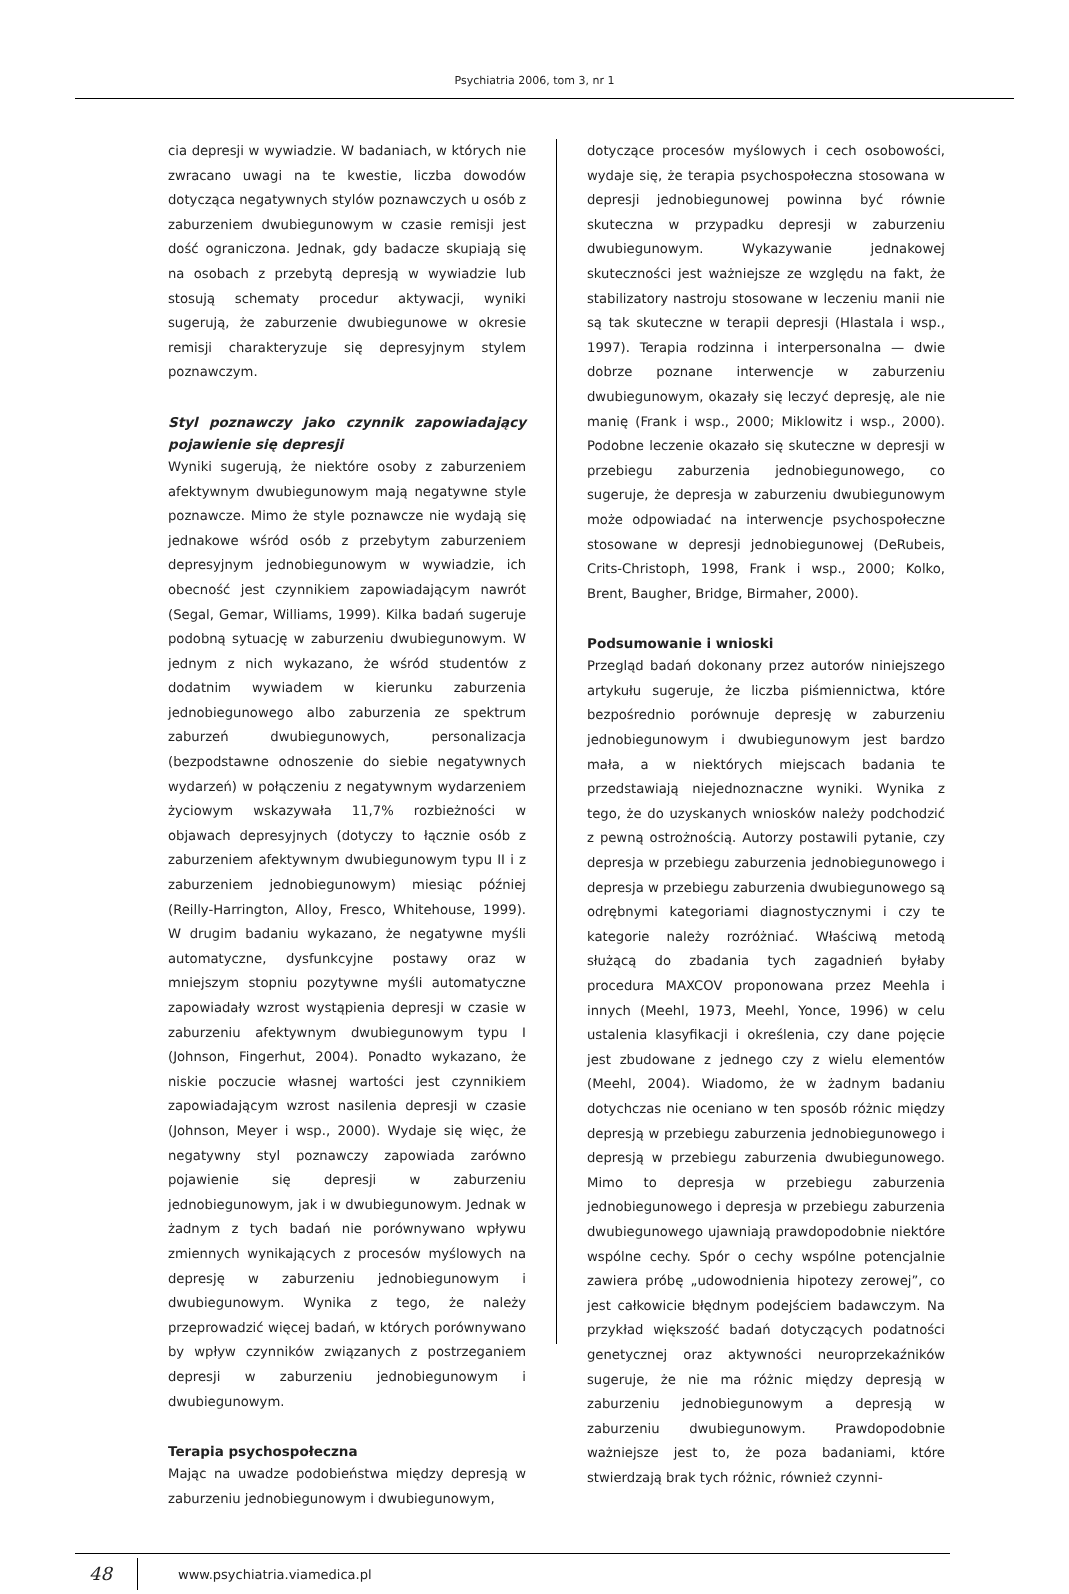Psychiatria 2006, tom 3, nr 1
cia depresji w wywiadzie. W badaniach, w których nie zwracano uwagi na te kwestie, liczba dowodów dotycząca negatywnych stylów poznawczych u osób z zaburzeniem dwubiegunowym w czasie remisji jest dość ograniczona. Jednak, gdy badacze skupiają się na osobach z przebytą depresją w wywiadzie lub stosują schematy procedur aktywacji, wyniki sugerują, że zaburzenie dwubiegunowe w okresie remisji charakteryzuje się depresyjnym stylem poznawczym.
Styl poznawczy jako czynnik zapowiadający pojawienie się depresji
Wyniki sugerują, że niektóre osoby z zaburzeniem afektywnym dwubiegunowym mają negatywne style poznawcze. Mimo że style poznawcze nie wydają się jednakowe wśród osób z przebytym zaburzeniem depresyjnym jednobiegunowym w wywiadzie, ich obecność jest czynnikiem zapowiadającym nawrót (Segal, Gemar, Williams, 1999). Kilka badań sugeruje podobną sytuację w zaburzeniu dwubiegunowym. W jednym z nich wykazano, że wśród studentów z dodatnim wywiadem w kierunku zaburzenia jednobiegunowego albo zaburzenia ze spektrum zaburzeń dwubiegunowych, personalizacja (bezpodstawne odnoszenie do siebie negatywnych wydarzeń) w połączeniu z negatywnym wydarzeniem życiowym wskazywała 11,7% rozbieżności w objawach depresyjnych (dotyczy to łącznie osób z zaburzeniem afektywnym dwubiegunowym typu II i z zaburzeniem jednobiegunowym) miesiąc później (Reilly-Harrington, Alloy, Fresco, Whitehouse, 1999). W drugim badaniu wykazano, że negatywne myśli automatyczne, dysfunkcyjne postawy oraz w mniejszym stopniu pozytywne myśli automatyczne zapowiadały wzrost wystąpienia depresji w czasie w zaburzeniu afektywnym dwubiegunowym typu I (Johnson, Fingerhut, 2004). Ponadto wykazano, że niskie poczucie własnej wartości jest czynnikiem zapowiadającym wzrost nasilenia depresji w czasie (Johnson, Meyer i wsp., 2000). Wydaje się więc, że negatywny styl poznawczy zapowiada zarówno pojawienie się depresji w zaburzeniu jednobiegunowym, jak i w dwubiegunowym. Jednak w żadnym z tych badań nie porównywano wpływu zmiennych wynikających z procesów myślowych na depresję w zaburzeniu jednobiegunowym i dwubiegunowym. Wynika z tego, że należy przeprowadzić więcej badań, w których porównywano by wpływ czynników związanych z postrzeganiem depresji w zaburzeniu jednobiegunowym i dwubiegunowym.
Terapia psychospołeczna
Mając na uwadze podobieństwa między depresją w zaburzeniu jednobiegunowym i dwubiegunowym,
dotyczące procesów myślowych i cech osobowości, wydaje się, że terapia psychospołeczna stosowana w depresji jednobiegunowej powinna być równie skuteczna w przypadku depresji w zaburzeniu dwubiegunowym. Wykazywanie jednakowej skuteczności jest ważniejsze ze względu na fakt, że stabilizatory nastroju stosowane w leczeniu manii nie są tak skuteczne w terapii depresji (Hlastala i wsp., 1997). Terapia rodzinna i interpersonalna — dwie dobrze poznane interwencje w zaburzeniu dwubiegunowym, okazały się leczyć depresję, ale nie manię (Frank i wsp., 2000; Miklowitz i wsp., 2000). Podobne leczenie okazało się skuteczne w depresji w przebiegu zaburzenia jednobiegunowego, co sugeruje, że depresja w zaburzeniu dwubiegunowym może odpowiadać na interwencje psychospołeczne stosowane w depresji jednobiegunowej (DeRubeis, Crits-Christoph, 1998, Frank i wsp., 2000; Kolko, Brent, Baugher, Bridge, Birmaher, 2000).
Podsumowanie i wnioski
Przegląd badań dokonany przez autorów niniejszego artykułu sugeruje, że liczba piśmiennictwa, które bezpośrednio porównuje depresję w zaburzeniu jednobiegunowym i dwubiegunowym jest bardzo mała, a w niektórych miejscach badania te przedstawiają niejednoznaczne wyniki. Wynika z tego, że do uzyskanych wniosków należy podchodzić z pewną ostrożnością. Autorzy postawili pytanie, czy depresja w przebiegu zaburzenia jednobiegunowego i depresja w przebiegu zaburzenia dwubiegunowego są odrębnymi kategoriami diagnostycznymi i czy te kategorie należy rozróżniać. Właściwą metodą służącą do zbadania tych zagadnień byłaby procedura MAXCOV proponowana przez Meehla i innych (Meehl, 1973, Meehl, Yonce, 1996) w celu ustalenia klasyfikacji i określenia, czy dane pojęcie jest zbudowane z jednego czy z wielu elementów (Meehl, 2004). Wiadomo, że w żadnym badaniu dotychczas nie oceniano w ten sposób różnic między depresją w przebiegu zaburzenia jednobiegunowego i depresją w przebiegu zaburzenia dwubiegunowego. Mimo to depresja w przebiegu zaburzenia jednobiegunowego i depresja w przebiegu zaburzenia dwubiegunowego ujawniają prawdopodobnie niektóre wspólne cechy. Spór o cechy wspólne potencjalnie zawiera próbę „udowodnienia hipotezy zerowej”, co jest całkowicie błędnym podejściem badawczym. Na przykład większość badań dotyczących podatności genetycznej oraz aktywności neuroprzekaźników sugeruje, że nie ma różnic między depresją w zaburzeniu jednobiegunowym a depresją w zaburzeniu dwubiegunowym. Prawdopodobnie ważniejsze jest to, że poza badaniami, które stwierdzają brak tych różnic, również czynni-
48
www.psychiatria.viamedica.pl